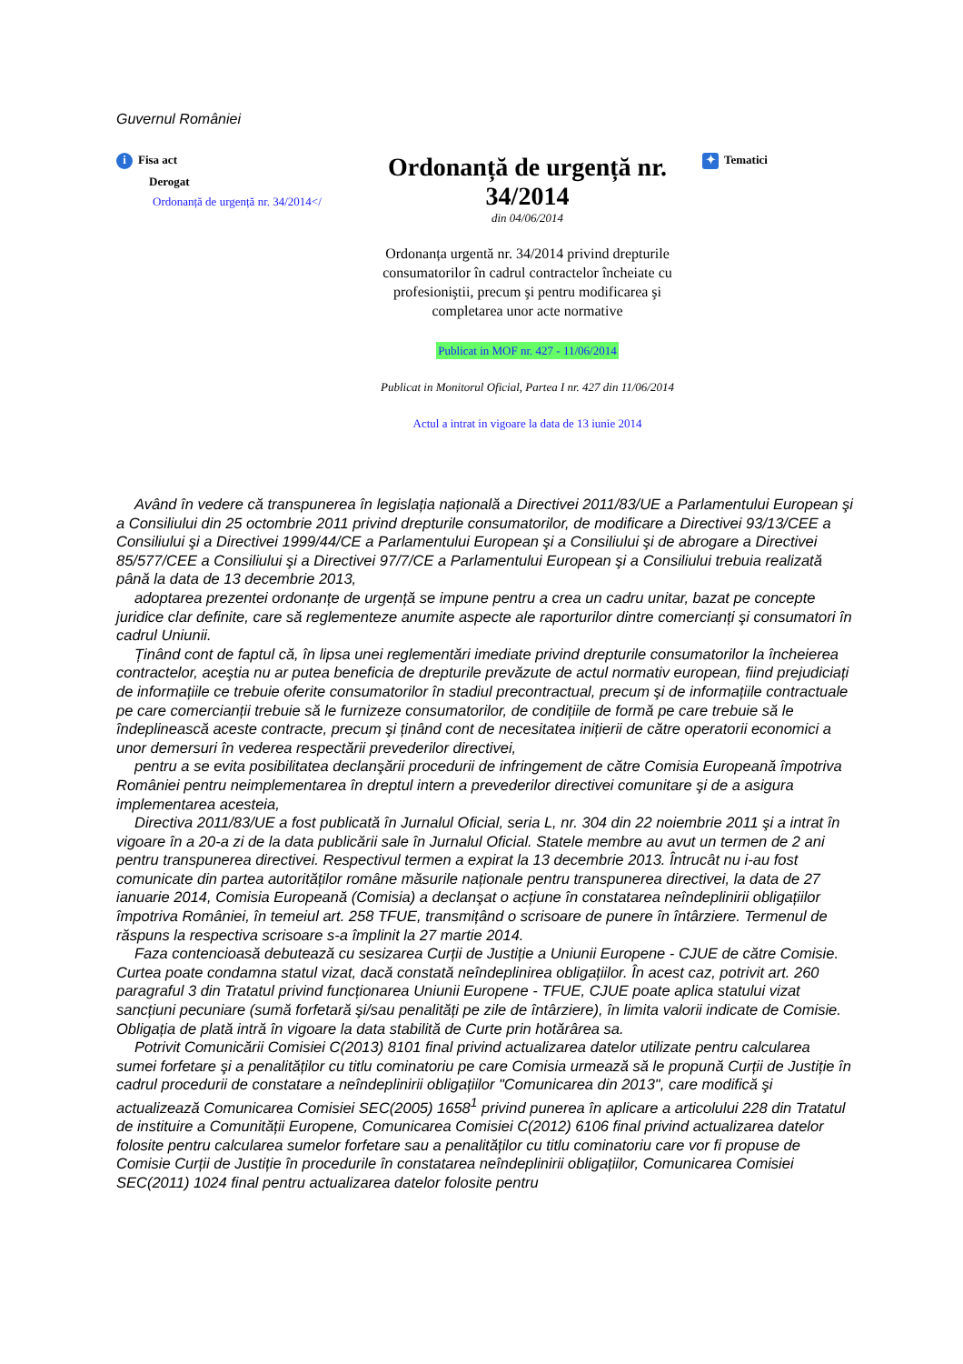Guvernul României
i Fisa act
Derogat
Ordonanță de urgență nr. 34/2014</
Ordonanță de urgență nr. 34/2014
din 04/06/2014
Ordonanța urgentă nr. 34/2014 privind drepturile consumatorilor în cadrul contractelor încheiate cu profesioniştii, precum şi pentru modificarea şi completarea unor acte normative
Publicat in MOF nr. 427 - 11/06/2014
Publicat in Monitorul Oficial, Partea I nr. 427 din 11/06/2014
Actul a intrat in vigoare la data de 13 iunie 2014
✦ Tematici
Având în vedere că transpunerea în legislația națională a Directivei 2011/83/UE a Parlamentului European şi a Consiliului din 25 octombrie 2011 privind drepturile consumatorilor, de modificare a Directivei 93/13/CEE a Consiliului şi a Directivei 1999/44/CE a Parlamentului European şi a Consiliului şi de abrogare a Directivei 85/577/CEE a Consiliului şi a Directivei 97/7/CE a Parlamentului European şi a Consiliului trebuia realizată până la data de 13 decembrie 2013,
adoptarea prezentei ordonanțe de urgență se impune pentru a crea un cadru unitar, bazat pe concepte juridice clar definite, care să reglementeze anumite aspecte ale raporturilor dintre comercianți şi consumatori în cadrul Uniunii.
Ținând cont de faptul că, în lipsa unei reglementări imediate privind drepturile consumatorilor la încheierea contractelor, aceştia nu ar putea beneficia de drepturile prevăzute de actul normativ european, fiind prejudiciați de informațiile ce trebuie oferite consumatorilor în stadiul precontractual, precum şi de informațiile contractuale pe care comercianții trebuie să le furnizeze consumatorilor, de condițiile de formă pe care trebuie să le îndeplinească aceste contracte, precum şi ținând cont de necesitatea inițierii de către operatorii economici a unor demersuri în vederea respectării prevederilor directivei,
pentru a se evita posibilitatea declanşării procedurii de infringement de către Comisia Europeană împotriva României pentru neimplementarea în dreptul intern a prevederilor directivei comunitare şi de a asigura implementarea acesteia,
Directiva 2011/83/UE a fost publicată în Jurnalul Oficial, seria L, nr. 304 din 22 noiembrie 2011 şi a intrat în vigoare în a 20-a zi de la data publicării sale în Jurnalul Oficial. Statele membre au avut un termen de 2 ani pentru transpunerea directivei. Respectivul termen a expirat la 13 decembrie 2013. Întrucât nu i-au fost comunicate din partea autorităților române măsurile naționale pentru transpunerea directivei, la data de 27 ianuarie 2014, Comisia Europeană (Comisia) a declanşat o acțiune în constatarea neîndeplinirii obligațiilor împotriva României, în temeiul art. 258 TFUE, transmițând o scrisoare de punere în întârziere. Termenul de răspuns la respectiva scrisoare s-a împlinit la 27 martie 2014.
Faza contencioasă debutează cu sesizarea Curții de Justiție a Uniunii Europene - CJUE de către Comisie. Curtea poate condamna statul vizat, dacă constată neîndeplinirea obligațiilor. În acest caz, potrivit art. 260 paragraful 3 din Tratatul privind funcționarea Uniunii Europene - TFUE, CJUE poate aplica statului vizat sancțiuni pecuniare (sumă forfetară şi/sau penalități pe zile de întârziere), în limita valorii indicate de Comisie. Obligația de plată intră în vigoare la data stabilită de Curte prin hotărârea sa.
Potrivit Comunicării Comisiei C(2013) 8101 final privind actualizarea datelor utilizate pentru calcularea sumei forfetare şi a penalităților cu titlu cominatoriu pe care Comisia urmează să le propună Curții de Justiție în cadrul procedurii de constatare a neîndeplinirii obligațiilor "Comunicarea din 2013", care modifică şi actualizează Comunicarea Comisiei SEC(2005) 1658<sup>1</sup> privind punerea în aplicare a articolului 228 din Tratatul de instituire a Comunității Europene, Comunicarea Comisiei C(2012) 6106 final privind actualizarea datelor folosite pentru calcularea sumelor forfetare sau a penalităților cu titlu cominatoriu care vor fi propuse de Comisie Curții de Justiție în procedurile în constatarea neîndeplinirii obligațiilor, Comunicarea Comisiei SEC(2011) 1024 final pentru actualizarea datelor folosite pentru